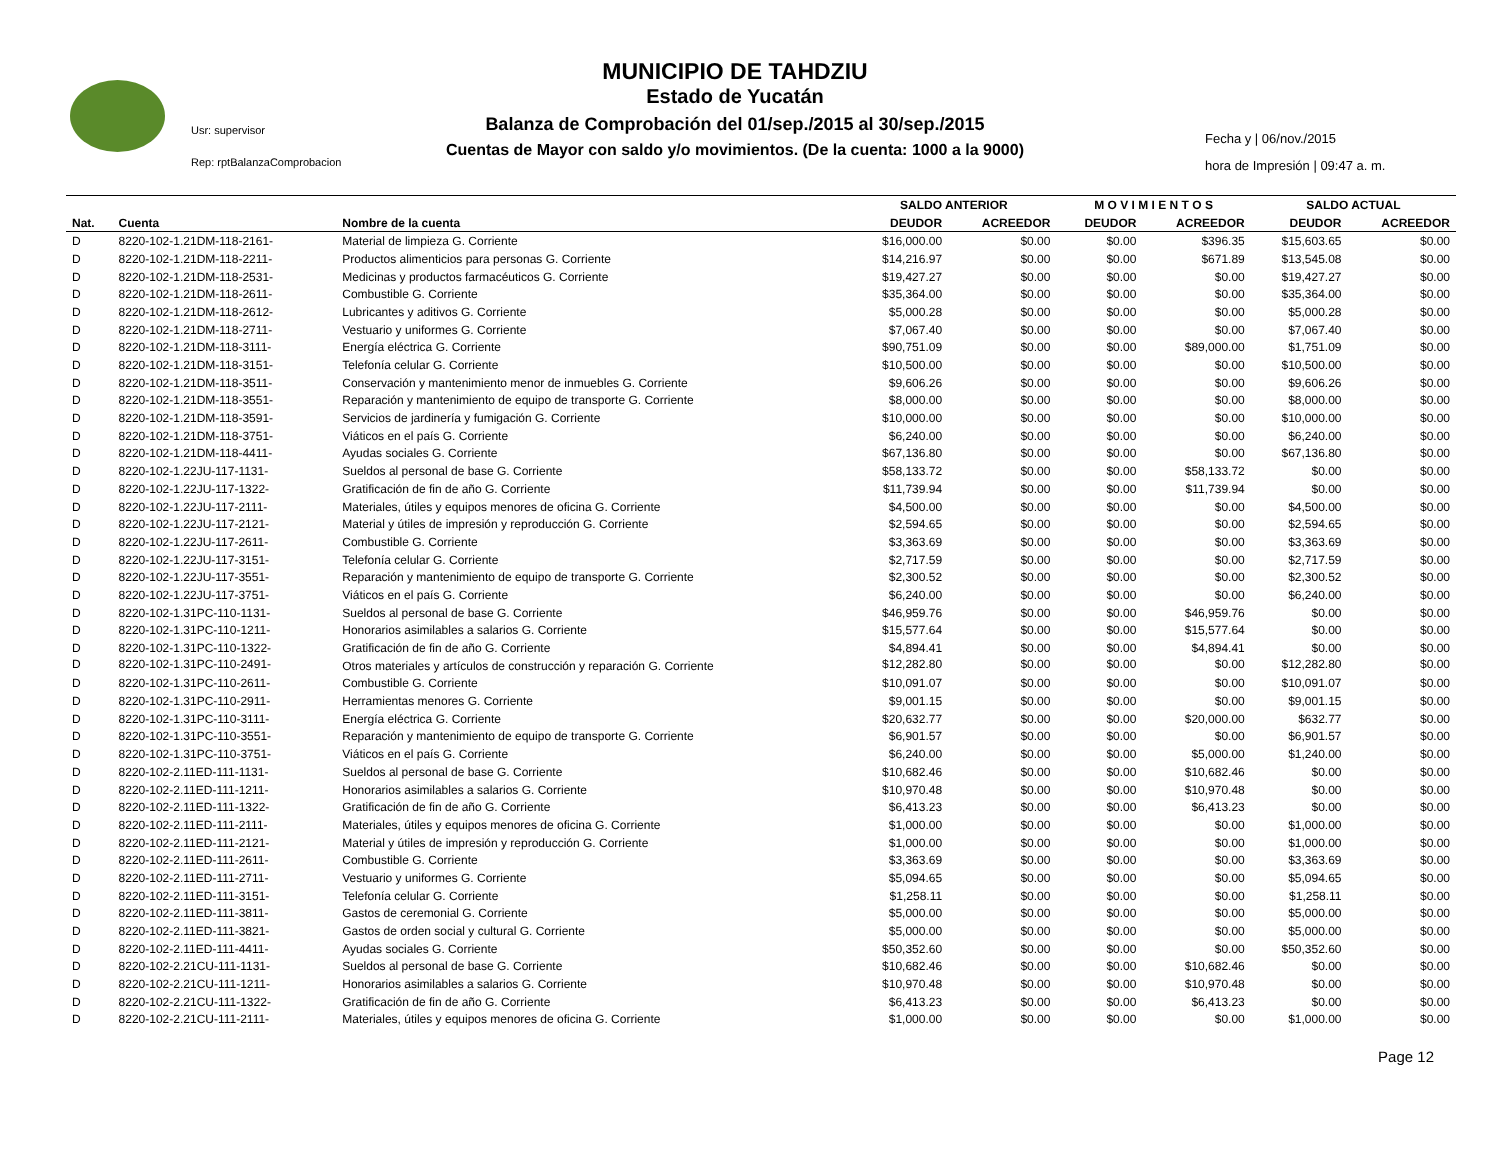Usr: supervisor
Rep: rptBalanzaComprobacion
MUNICIPIO DE TAHDZIU
Estado de Yucatán
Balanza de Comprobación del 01/sep./2015 al 30/sep./2015
Cuentas de Mayor con saldo y/o movimientos. (De la cuenta: 1000 a la 9000)
Fecha y | 06/nov./2015
hora de Impresión | 09:47 a. m.
| | | | SALDO ANTERIOR | | M O V I M I E N T O S | | SALDO ACTUAL | |
| --- | --- | --- | --- | --- | --- | --- | --- | --- |
| Nat. | Cuenta | Nombre de la cuenta | DEUDOR | ACREEDOR | DEUDOR | ACREEDOR | DEUDOR | ACREEDOR |
| D | 8220-102-1.21DM-118-2161- | Material de limpieza G. Corriente | $16,000.00 | $0.00 | $0.00 | $396.35 | $15,603.65 | $0.00 |
| D | 8220-102-1.21DM-118-2211- | Productos alimenticios para personas G. Corriente | $14,216.97 | $0.00 | $0.00 | $671.89 | $13,545.08 | $0.00 |
| D | 8220-102-1.21DM-118-2531- | Medicinas y productos farmacéuticos G. Corriente | $19,427.27 | $0.00 | $0.00 | $0.00 | $19,427.27 | $0.00 |
| D | 8220-102-1.21DM-118-2611- | Combustible G. Corriente | $35,364.00 | $0.00 | $0.00 | $0.00 | $35,364.00 | $0.00 |
| D | 8220-102-1.21DM-118-2612- | Lubricantes y aditivos G. Corriente | $5,000.28 | $0.00 | $0.00 | $0.00 | $5,000.28 | $0.00 |
| D | 8220-102-1.21DM-118-2711- | Vestuario y uniformes G. Corriente | $7,067.40 | $0.00 | $0.00 | $0.00 | $7,067.40 | $0.00 |
| D | 8220-102-1.21DM-118-3111- | Energía eléctrica G. Corriente | $90,751.09 | $0.00 | $0.00 | $89,000.00 | $1,751.09 | $0.00 |
| D | 8220-102-1.21DM-118-3151- | Telefonía celular G. Corriente | $10,500.00 | $0.00 | $0.00 | $0.00 | $10,500.00 | $0.00 |
| D | 8220-102-1.21DM-118-3511- | Conservación y mantenimiento menor de inmuebles G. Corriente | $9,606.26 | $0.00 | $0.00 | $0.00 | $9,606.26 | $0.00 |
| D | 8220-102-1.21DM-118-3551- | Reparación y mantenimiento de equipo de transporte G. Corriente | $8,000.00 | $0.00 | $0.00 | $0.00 | $8,000.00 | $0.00 |
| D | 8220-102-1.21DM-118-3591- | Servicios de jardinería y fumigación G. Corriente | $10,000.00 | $0.00 | $0.00 | $0.00 | $10,000.00 | $0.00 |
| D | 8220-102-1.21DM-118-3751- | Viáticos en el país G. Corriente | $6,240.00 | $0.00 | $0.00 | $0.00 | $6,240.00 | $0.00 |
| D | 8220-102-1.21DM-118-4411- | Ayudas sociales G. Corriente | $67,136.80 | $0.00 | $0.00 | $0.00 | $67,136.80 | $0.00 |
| D | 8220-102-1.22JU-117-1131- | Sueldos al personal de base G. Corriente | $58,133.72 | $0.00 | $0.00 | $58,133.72 | $0.00 | $0.00 |
| D | 8220-102-1.22JU-117-1322- | Gratificación de fin de año G. Corriente | $11,739.94 | $0.00 | $0.00 | $11,739.94 | $0.00 | $0.00 |
| D | 8220-102-1.22JU-117-2111- | Materiales, útiles y equipos menores de oficina G. Corriente | $4,500.00 | $0.00 | $0.00 | $0.00 | $4,500.00 | $0.00 |
| D | 8220-102-1.22JU-117-2121- | Material y útiles de impresión y reproducción G. Corriente | $2,594.65 | $0.00 | $0.00 | $0.00 | $2,594.65 | $0.00 |
| D | 8220-102-1.22JU-117-2611- | Combustible G. Corriente | $3,363.69 | $0.00 | $0.00 | $0.00 | $3,363.69 | $0.00 |
| D | 8220-102-1.22JU-117-3151- | Telefonía celular G. Corriente | $2,717.59 | $0.00 | $0.00 | $0.00 | $2,717.59 | $0.00 |
| D | 8220-102-1.22JU-117-3551- | Reparación y mantenimiento de equipo de transporte G. Corriente | $2,300.52 | $0.00 | $0.00 | $0.00 | $2,300.52 | $0.00 |
| D | 8220-102-1.22JU-117-3751- | Viáticos en el país G. Corriente | $6,240.00 | $0.00 | $0.00 | $0.00 | $6,240.00 | $0.00 |
| D | 8220-102-1.31PC-110-1131- | Sueldos al personal de base G. Corriente | $46,959.76 | $0.00 | $0.00 | $46,959.76 | $0.00 | $0.00 |
| D | 8220-102-1.31PC-110-1211- | Honorarios asimilables a salarios G. Corriente | $15,577.64 | $0.00 | $0.00 | $15,577.64 | $0.00 | $0.00 |
| D | 8220-102-1.31PC-110-1322- | Gratificación de fin de año G. Corriente | $4,894.41 | $0.00 | $0.00 | $4,894.41 | $0.00 | $0.00 |
| D | 8220-102-1.31PC-110-2491- | Otros materiales y artículos de construcción y reparación G. Corriente | $12,282.80 | $0.00 | $0.00 | $0.00 | $12,282.80 | $0.00 |
| D | 8220-102-1.31PC-110-2611- | Combustible G. Corriente | $10,091.07 | $0.00 | $0.00 | $0.00 | $10,091.07 | $0.00 |
| D | 8220-102-1.31PC-110-2911- | Herramientas menores G. Corriente | $9,001.15 | $0.00 | $0.00 | $0.00 | $9,001.15 | $0.00 |
| D | 8220-102-1.31PC-110-3111- | Energía eléctrica G. Corriente | $20,632.77 | $0.00 | $0.00 | $20,000.00 | $632.77 | $0.00 |
| D | 8220-102-1.31PC-110-3551- | Reparación y mantenimiento de equipo de transporte G. Corriente | $6,901.57 | $0.00 | $0.00 | $0.00 | $6,901.57 | $0.00 |
| D | 8220-102-1.31PC-110-3751- | Viáticos en el país G. Corriente | $6,240.00 | $0.00 | $0.00 | $5,000.00 | $1,240.00 | $0.00 |
| D | 8220-102-2.11ED-111-1131- | Sueldos al personal de base G. Corriente | $10,682.46 | $0.00 | $0.00 | $10,682.46 | $0.00 | $0.00 |
| D | 8220-102-2.11ED-111-1211- | Honorarios asimilables a salarios G. Corriente | $10,970.48 | $0.00 | $0.00 | $10,970.48 | $0.00 | $0.00 |
| D | 8220-102-2.11ED-111-1322- | Gratificación de fin de año G. Corriente | $6,413.23 | $0.00 | $0.00 | $6,413.23 | $0.00 | $0.00 |
| D | 8220-102-2.11ED-111-2111- | Materiales, útiles y equipos menores de oficina G. Corriente | $1,000.00 | $0.00 | $0.00 | $0.00 | $1,000.00 | $0.00 |
| D | 8220-102-2.11ED-111-2121- | Material y útiles de impresión y reproducción G. Corriente | $1,000.00 | $0.00 | $0.00 | $0.00 | $1,000.00 | $0.00 |
| D | 8220-102-2.11ED-111-2611- | Combustible G. Corriente | $3,363.69 | $0.00 | $0.00 | $0.00 | $3,363.69 | $0.00 |
| D | 8220-102-2.11ED-111-2711- | Vestuario y uniformes G. Corriente | $5,094.65 | $0.00 | $0.00 | $0.00 | $5,094.65 | $0.00 |
| D | 8220-102-2.11ED-111-3151- | Telefonía celular G. Corriente | $1,258.11 | $0.00 | $0.00 | $0.00 | $1,258.11 | $0.00 |
| D | 8220-102-2.11ED-111-3811- | Gastos de ceremonial G. Corriente | $5,000.00 | $0.00 | $0.00 | $0.00 | $5,000.00 | $0.00 |
| D | 8220-102-2.11ED-111-3821- | Gastos de orden social y cultural G. Corriente | $5,000.00 | $0.00 | $0.00 | $0.00 | $5,000.00 | $0.00 |
| D | 8220-102-2.11ED-111-4411- | Ayudas sociales G. Corriente | $50,352.60 | $0.00 | $0.00 | $0.00 | $50,352.60 | $0.00 |
| D | 8220-102-2.21CU-111-1131- | Sueldos al personal de base G. Corriente | $10,682.46 | $0.00 | $0.00 | $10,682.46 | $0.00 | $0.00 |
| D | 8220-102-2.21CU-111-1211- | Honorarios asimilables a salarios G. Corriente | $10,970.48 | $0.00 | $0.00 | $10,970.48 | $0.00 | $0.00 |
| D | 8220-102-2.21CU-111-1322- | Gratificación de fin de año G. Corriente | $6,413.23 | $0.00 | $0.00 | $6,413.23 | $0.00 | $0.00 |
| D | 8220-102-2.21CU-111-2111- | Materiales, útiles y equipos menores de oficina G. Corriente | $1,000.00 | $0.00 | $0.00 | $0.00 | $1,000.00 | $0.00 |
Page 12